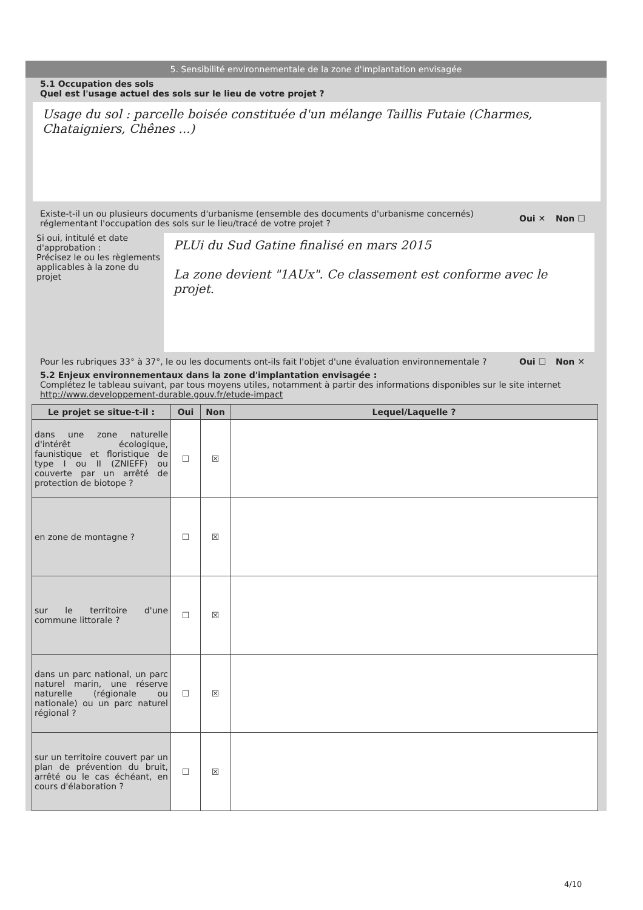5. Sensibilité environnementale de la zone d'implantation envisagée
5.1 Occupation des sols
Quel est l'usage actuel des sols sur le lieu de votre projet ?
Usage du sol : parcelle boisée constituée d'un mélange Taillis Futaie (Charmes, Chataigniers, Chênes ...)
Existe-t-il un ou plusieurs documents d'urbanisme (ensemble des documents d'urbanisme concernés) réglementant l'occupation des sols sur le lieu/tracé de votre projet ? Oui ✕ Non ☐
Si oui, intitulé et date d'approbation :
Précisez le ou les règlements applicables à la zone du projet
PLUi du Sud Gatine finalisé en mars 2015
La zone devient "1AUx". Ce classement est conforme avec le projet.
Pour les rubriques 33° à 37°, le ou les documents ont-ils fait l'objet d'une évaluation environnementale ? Oui ☐ Non ✕
5.2 Enjeux environnementaux dans la zone d'implantation envisagée :
Complétez le tableau suivant, par tous moyens utiles, notamment à partir des informations disponibles sur le site internet http://www.developpement-durable.gouv.fr/etude-impact
| Le projet se situe-t-il : | Oui | Non | Lequel/Laquelle ? |
| --- | --- | --- | --- |
| dans une zone naturelle d'intérêt écologique, faunistique et floristique de type I ou II (ZNIEFF) ou couverte par un arrêté de protection de biotope ? | ☐ | ☒ | |
| en zone de montagne ? | ☐ | ☒ | |
| sur le territoire d'une commune littorale ? | ☐ | ☒ | |
| dans un parc national, un parc naturel marin, une réserve naturelle (régionale ou nationale) ou un parc naturel régional ? | ☐ | ☒ | |
| sur un territoire couvert par un plan de prévention du bruit, arrêté ou le cas échéant, en cours d'élaboration ? | ☐ | ☒ | |
4/10